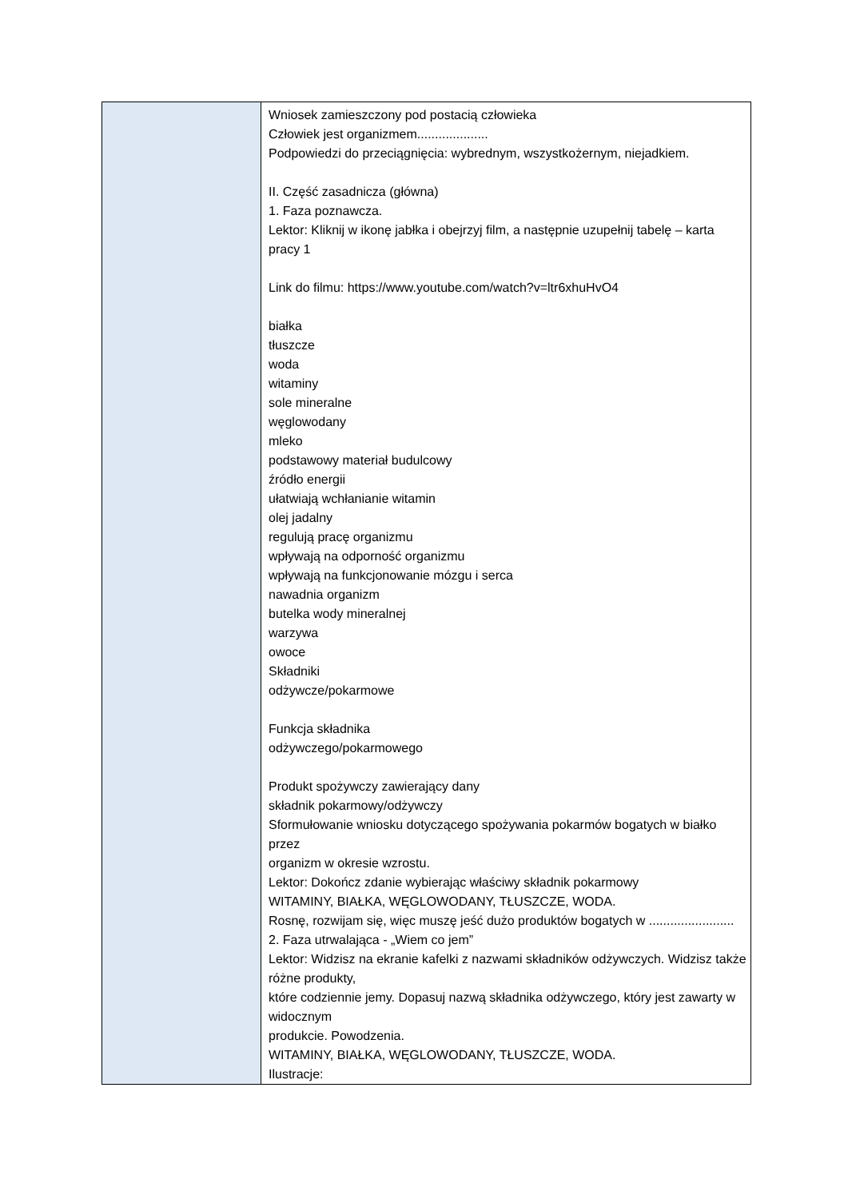| | Wniosek zamieszczony pod postacią człowieka Człowiek jest organizmem.................... Podpowiedzi do przeciągnięcia: wybrednym, wszystkożernym, niejadkiem. II. Część zasadnicza (główna) 1. Faza poznawcza. Lektor: Kliknij w ikonę jabłka i obejrzyj film, a następnie uzupełnij tabelę – karta pracy 1 Link do filmu: https://www.youtube.com/watch?v=ltr6xhuHvO4 białka tłuszcze woda witaminy sole mineralne węglowodany mleko podstawowy materiał budulcowy źródło energii ułatwiają wchłanianie witamin olej jadalny regulują pracę organizmu wpływają na odporność organizmu wpływają na funkcjonowanie mózgu i serca nawadnia organizm butelka wody mineralnej warzywa owoce Składniki odżywcze/pokarmowe Funkcja składnika odżywczego/pokarmowego Produkt spożywczy zawierający dany składnik pokarmowy/odżywczy Sformułowanie wniosku dotyczącego spożywania pokarmów bogatych w białko przez organizm w okresie wzrostu. Lektor: Dokończ zdanie wybierając właściwy składnik pokarmowy WITAMINY, BIAŁKA, WĘGLOWODANY, TŁUSZCZE, WODA. Rosnę, rozwijam się, więc muszę jeść dużo produktów bogatych w ........................ 2. Faza utrwalająca - „Wiem co jem” Lektor: Widzisz na ekranie kafelki z nazwami składników odżywczych. Widzisz także różne produkty, które codziennie jemy. Dopasuj nazwą składnika odżywczego, który jest zawarty w widocznym produkcie. Powodzenia. WITAMINY, BIAŁKA, WĘGLOWODANY, TŁUSZCZE, WODA. Ilustracje: |